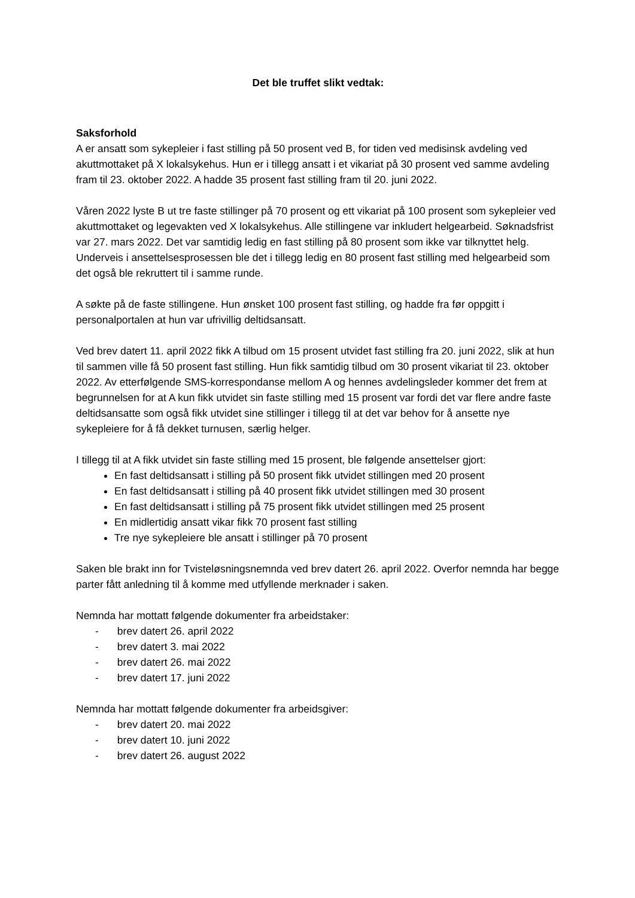Det ble truffet slikt vedtak:
Saksforhold
A er ansatt som sykepleier i fast stilling på 50 prosent ved B, for tiden ved medisinsk avdeling ved akuttmottaket på X lokalsykehus. Hun er i tillegg ansatt i et vikariat på 30 prosent ved samme avdeling fram til 23. oktober 2022. A hadde 35 prosent fast stilling fram til 20. juni 2022.
Våren 2022 lyste B ut tre faste stillinger på 70 prosent og ett vikariat på 100 prosent som sykepleier ved akuttmottaket og legevakten ved X lokalsykehus. Alle stillingene var inkludert helgearbeid. Søknadsfrist var 27. mars 2022. Det var samtidig ledig en fast stilling på 80 prosent som ikke var tilknyttet helg. Underveis i ansettelsesprosessen ble det i tillegg ledig en 80 prosent fast stilling med helgearbeid som det også ble rekruttert til i samme runde.
A søkte på de faste stillingene. Hun ønsket 100 prosent fast stilling, og hadde fra før oppgitt i personalportalen at hun var ufrivillig deltidsansatt.
Ved brev datert 11. april 2022 fikk A tilbud om 15 prosent utvidet fast stilling fra 20. juni 2022, slik at hun til sammen ville få 50 prosent fast stilling. Hun fikk samtidig tilbud om 30 prosent vikariat til 23. oktober 2022. Av etterfølgende SMS-korrespondanse mellom A og hennes avdelingsleder kommer det frem at begrunnelsen for at A kun fikk utvidet sin faste stilling med 15 prosent var fordi det var flere andre faste deltidsansatte som også fikk utvidet sine stillinger i tillegg til at det var behov for å ansette nye sykepleiere for å få dekket turnusen, særlig helger.
I tillegg til at A fikk utvidet sin faste stilling med 15 prosent, ble følgende ansettelser gjort:
En fast deltidsansatt i stilling på 50 prosent fikk utvidet stillingen med 20 prosent
En fast deltidsansatt i stilling på 40 prosent fikk utvidet stillingen med 30 prosent
En fast deltidsansatt i stilling på 75 prosent fikk utvidet stillingen med 25 prosent
En midlertidig ansatt vikar fikk 70 prosent fast stilling
Tre nye sykepleiere ble ansatt i stillinger på 70 prosent
Saken ble brakt inn for Tvisteløsningsnemnda ved brev datert 26. april 2022. Overfor nemnda har begge parter fått anledning til å komme med utfyllende merknader i saken.
Nemnda har mottatt følgende dokumenter fra arbeidstaker:
- brev datert 26. april 2022
- brev datert 3. mai 2022
- brev datert 26. mai 2022
- brev datert 17. juni 2022
Nemnda har mottatt følgende dokumenter fra arbeidsgiver:
- brev datert 20. mai 2022
- brev datert 10. juni 2022
- brev datert 26. august 2022